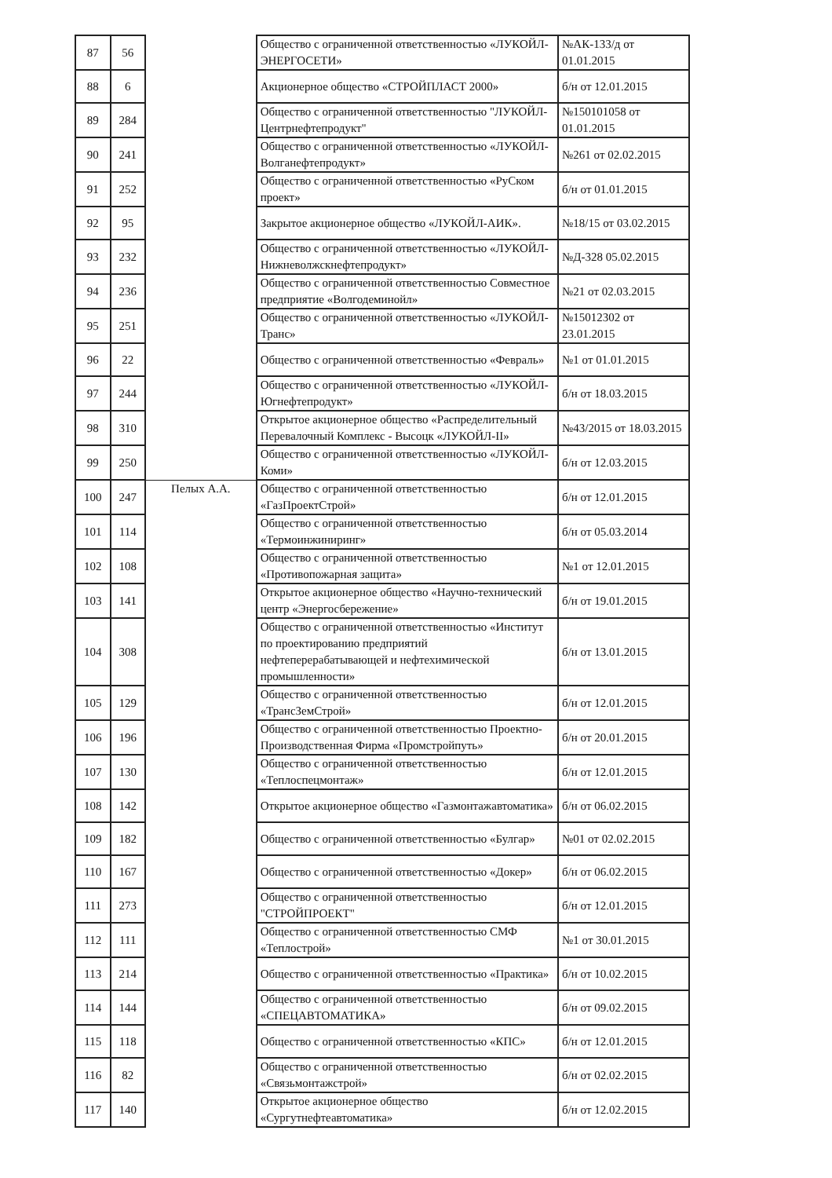| 87 | 56 | | Общество с ограниченной ответственностью «ЛУКОЙЛ-ЭНЕРГОСЕТИ» | №АК-133/д от 01.01.2015 |
| 88 | 6 | | Акционерное общество «СТРОЙПЛАСТ 2000» | б/н от 12.01.2015 |
| 89 | 284 | | Общество с ограниченной ответственностью "ЛУКОЙЛ-Центрнефтепродукт" | №150101058 от 01.01.2015 |
| 90 | 241 | | Общество с ограниченной ответственностью «ЛУКОЙЛ-Волганефтепродукт» | №261 от 02.02.2015 |
| 91 | 252 | | Общество с ограниченной ответственностью «РуСком проект» | б/н от 01.01.2015 |
| 92 | 95 | | Закрытое акционерное общество «ЛУКОЙЛ-АИК». | №18/15 от 03.02.2015 |
| 93 | 232 | | Общество с ограниченной ответственностью «ЛУКОЙЛ-Нижневолжскнефтепродукт» | №Д-328 05.02.2015 |
| 94 | 236 | | Общество с ограниченной ответственностью Совместное предприятие «Волгодеминойл» | №21 от 02.03.2015 |
| 95 | 251 | | Общество с ограниченной ответственностью «ЛУКОЙЛ-Транс» | №15012302 от 23.01.2015 |
| 96 | 22 | | Общество с ограниченной ответственностью «Февраль» | №1 от 01.01.2015 |
| 97 | 244 | | Общество с ограниченной ответственностью «ЛУКОЙЛ-Югнефтепродукт» | б/н от 18.03.2015 |
| 98 | 310 | | Открытое акционерное общество «Распределительный Перевалочный Комплекс - Высоцк «ЛУКОЙЛ-II» | №43/2015 от 18.03.2015 |
| 99 | 250 | | Общество с ограниченной ответственностью «ЛУКОЙЛ-Коми» | б/н от 12.03.2015 |
| 100 | 247 | Пелых А.А. | Общество с ограниченной ответственностью «ГазПроектСтрой» | б/н от 12.01.2015 |
| 101 | 114 | | Общество с ограниченной ответственностью «Термоинжиниринг» | б/н от 05.03.2014 |
| 102 | 108 | | Общество с ограниченной ответственностью «Противопожарная защита» | №1 от 12.01.2015 |
| 103 | 141 | | Открытое акционерное общество «Научно-технический центр «Энергосбережение» | б/н от 19.01.2015 |
| 104 | 308 | | Общество с ограниченной ответственностью «Институт по проектированию предприятий нефтеперерабатывающей и нефтехимической промышленности» | б/н от 13.01.2015 |
| 105 | 129 | | Общество с ограниченной ответственностью «ТрансЗемСтрой» | б/н от 12.01.2015 |
| 106 | 196 | | Общество с ограниченной ответственностью Проектно-Производственная Фирма «Промстройпуть» | б/н от 20.01.2015 |
| 107 | 130 | | Общество с ограниченной ответственностью «Теплоспецмонтаж» | б/н от 12.01.2015 |
| 108 | 142 | | Открытое акционерное общество «Газмонтажавтоматика» | б/н от 06.02.2015 |
| 109 | 182 | | Общество с ограниченной ответственностью «Булгар» | №01 от 02.02.2015 |
| 110 | 167 | | Общество с ограниченной ответственностью «Докер» | б/н от 06.02.2015 |
| 111 | 273 | | Общество с ограниченной ответственностью "СТРОЙПРОЕКТ" | б/н от 12.01.2015 |
| 112 | 111 | | Общество с ограниченной ответственностью СМФ «Теплострой» | №1 от 30.01.2015 |
| 113 | 214 | | Общество с ограниченной ответственностью «Практика» | б/н от 10.02.2015 |
| 114 | 144 | | Общество с ограниченной ответственностью «СПЕЦАВТОМАТИКА» | б/н от 09.02.2015 |
| 115 | 118 | | Общество с ограниченной ответственностью «КПС» | б/н от 12.01.2015 |
| 116 | 82 | | Общество с ограниченной ответственностью «Связьмонтажстрой» | б/н от 02.02.2015 |
| 117 | 140 | | Открытое акционерное общество «Сургутнефтеавтоматика» | б/н от 12.02.2015 |